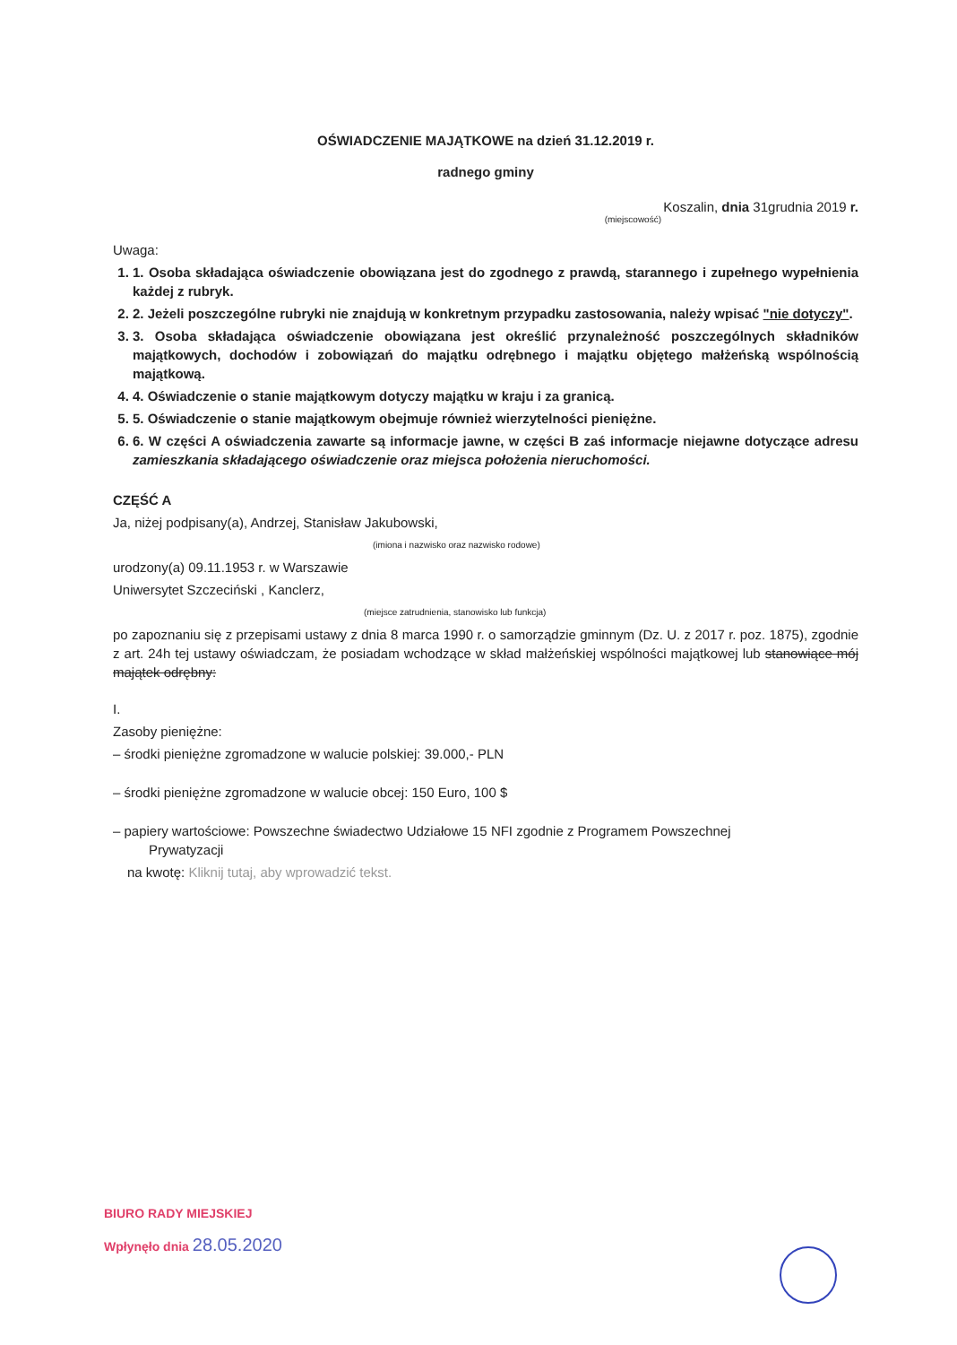OŚWIADCZENIE MAJĄTKOWE na dzień 31.12.2019 r.
radnego gminy
Koszalin, dnia 31grudnia 2019 r.
(miejscowość)
Uwaga:
1. 1. Osoba składająca oświadczenie obowiązana jest do zgodnego z prawdą, starannego i zupełnego wypełnienia każdej z rubryk.
2. 2. Jeżeli poszczególne rubryki nie znajdują w konkretnym przypadku zastosowania, należy wpisać "nie dotyczy".
3. 3. Osoba składająca oświadczenie obowiązana jest określić przynależność poszczególnych składników majątkowych, dochodów i zobowiązań do majątku odrębnego i majątku objętego małżeńską wspólnością majątkową.
4. 4. Oświadczenie o stanie majątkowym dotyczy majątku w kraju i za granicą.
5. 5. Oświadczenie o stanie majątkowym obejmuje również wierzytelności pieniężne.
6. 6. W części A oświadczenia zawarte są informacje jawne, w części B zaś informacje niejawne dotyczące adresu zamieszkania składającego oświadczenie oraz miejsca położenia nieruchomości.
CZĘŚĆ A
Ja, niżej podpisany(a), Andrzej, Stanisław Jakubowski,
(imiona i nazwisko oraz nazwisko rodowe)
urodzony(a) 09.11.1953 r. w Warszawie
Uniwersytet Szczeciński , Kanclerz,
(miejsce zatrudnienia, stanowisko lub funkcja)
po zapoznaniu się z przepisami ustawy z dnia 8 marca 1990 r. o samorządzie gminnym (Dz. U. z 2017 r. poz. 1875), zgodnie z art. 24h tej ustawy oświadczam, że posiadam wchodzące w skład małżeńskiej wspólności majątkowej lub stanowiące mój majątek odrębny:
I.
Zasoby pieniężne:
– środki pieniężne zgromadzone w walucie polskiej: 39.000,- PLN
– środki pieniężne zgromadzone w walucie obcej: 150 Euro, 100 $
– papiery wartościowe: Powszechne świadectwo Udziałowe 15 NFI zgodnie z Programem Powszechnej
Prywatyzacji
na kwotę: Kliknij tutaj, aby wprowadzić tekst.
BIURO RADY MIEJSKIEJ
Wpłynęło dnia 28.05.2020